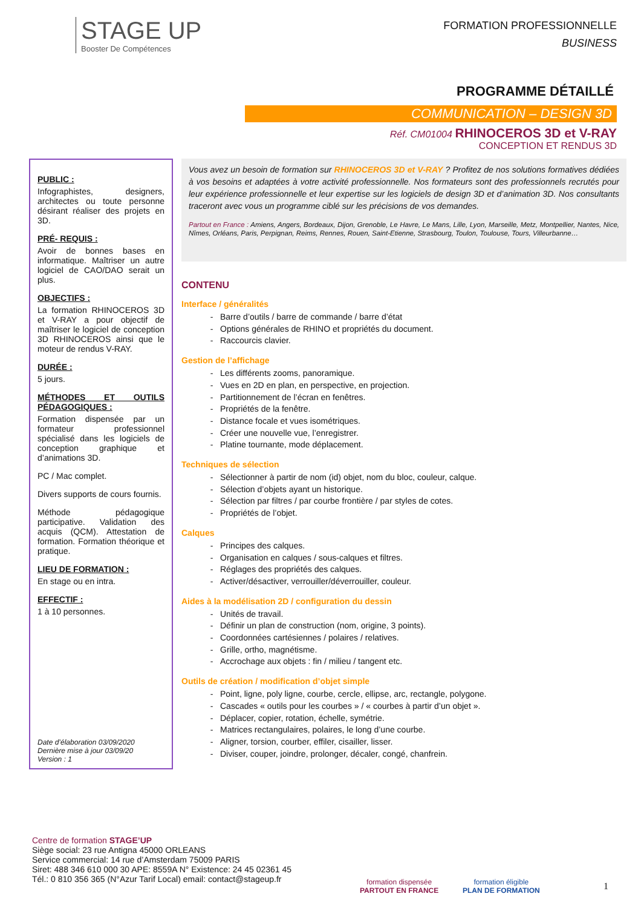STAGE UP
Booster De Compétences
FORMATION PROFESSIONNELLE
BUSINESS
PROGRAMME DÉTAILLÉ
COMMUNICATION – DESIGN 3D
Réf. CM01004 RHINOCEROS 3D et V-RAY
CONCEPTION ET RENDUS 3D
PUBLIC :
Infographistes, designers, architectes ou toute personne désirant réaliser des projets en 3D.
PRÉ- REQUIS :
Avoir de bonnes bases en informatique. Maîtriser un autre logiciel de CAO/DAO serait un plus.
OBJECTIFS :
La formation RHINOCEROS 3D et V-RAY a pour objectif de maîtriser le logiciel de conception 3D RHINOCEROS ainsi que le moteur de rendus V-RAY.
DURÉE :
5 jours.
MÉTHODES ET OUTILS PÉDAGOGIQUES :
Formation dispensée par un formateur professionnel spécialisé dans les logiciels de conception graphique et d’animations 3D.
PC / Mac complet.
Divers supports de cours fournis.
Méthode pédagogique participative. Validation des acquis (QCM). Attestation de formation. Formation théorique et pratique.
LIEU DE FORMATION :
En stage ou en intra.
EFFECTIF :
1 à 10 personnes.
Date d’élaboration 03/09/2020
Dernière mise à jour 03/09/20
Version : 1
Vous avez un besoin de formation sur RHINOCEROS 3D et V-RAY ? Profitez de nos solutions formatives dédiées à vos besoins et adaptées à votre activité professionnelle. Nos formateurs sont des professionnels recrutés pour leur expérience professionnelle et leur expertise sur les logiciels de design 3D et d’animation 3D. Nos consultants traceront avec vous un programme ciblé sur les précisions de vos demandes.
Partout en France : Amiens, Angers, Bordeaux, Dijon, Grenoble, Le Havre, Le Mans, Lille, Lyon, Marseille, Metz, Montpellier, Nantes, Nice, Nîmes, Orléans, Paris, Perpignan, Reims, Rennes, Rouen, Saint-Etienne, Strasbourg, Toulon, Toulouse, Tours, Villeurbanne…
CONTENU
Interface / généralités
Barre d’outils / barre de commande / barre d’état
Options générales de RHINO et propriétés du document.
Raccourcis clavier.
Gestion de l’affichage
Les différents zooms, panoramique.
Vues en 2D en plan, en perspective, en projection.
Partitionnement de l’écran en fenêtres.
Propriétés de la fenêtre.
Distance focale et vues isométriques.
Créer une nouvelle vue, l’enregistrer.
Platine tournante, mode déplacement.
Techniques de sélection
Sélectionner à partir de nom (id) objet, nom du bloc, couleur, calque.
Sélection d’objets ayant un historique.
Sélection par filtres / par courbe frontière / par styles de cotes.
Propriétés de l’objet.
Calques
Principes des calques.
Organisation en calques / sous-calques et filtres.
Réglages des propriétés des calques.
Activer/désactiver, verrouiller/déverrouiller, couleur.
Aides à la modélisation 2D / configuration du dessin
Unités de travail.
Définir un plan de construction (nom, origine, 3 points).
Coordonnées cartésiennes / polaires / relatives.
Grille, ortho, magnétisme.
Accrochage aux objets : fin / milieu / tangent etc.
Outils de création / modification d’objet simple
Point, ligne, poly ligne, courbe, cercle, ellipse, arc, rectangle, polygone.
Cascades « outils pour les courbes » / « courbes à partir d’un objet ».
Déplacer, copier, rotation, échelle, symétrie.
Matrices rectangulaires, polaires, le long d’une courbe.
Aligner, torsion, courber, effiler, cisailler, lisser.
Diviser, couper, joindre, prolonger, décaler, congé, chanfrein.
Centre de formation STAGE’UP
Siège social: 23 rue Antigna 45000 ORLEANS
Service commercial: 14 rue d’Amsterdam 75009 PARIS
Siret: 488 346 610 000 30 APE: 8559A N° Existence: 24 45 02361 45
Tél.: 0 810 356 365 (N°Azur Tarif Local) email: contact@stageup.fr
formation dispensée
PARTOUT EN FRANCE
formation éligible
PLAN DE FORMATION
1